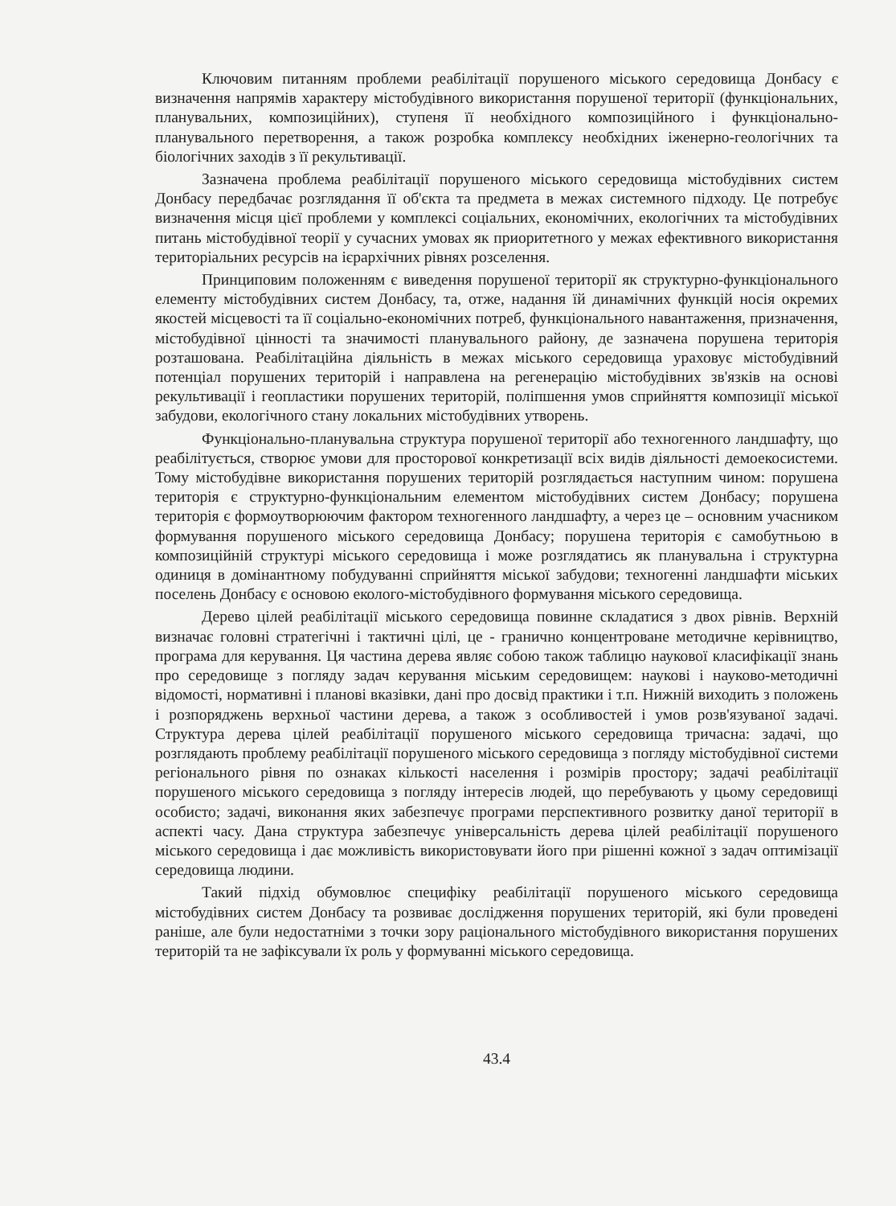Ключовим питанням проблеми реабілітації порушеного міського середовища Донбасу є визначення напрямів характеру містобудівного використання порушеної території (функціональних, планувальних, композиційних), ступеня її необхідного композиційного і функціонально-планувального перетворення, а також розробка комплексу необхідних іженерно-геологічних та біологічних заходів з її рекультивації.
Зазначена проблема реабілітації порушеного міського середовища містобудівних систем Донбасу передбачає розглядання її об'єкта та предмета в межах системного підходу. Це потребує визначення місця цієї проблеми у комплексі соціальних, економічних, екологічних та містобудівних питань містобудівної теорії у сучасних умовах як приоритетного у межах ефективного використання територіальних ресурсів на ієрархічних рівнях розселення.
Принциповим положенням є виведення порушеної території як структурно-функціонального елементу містобудівних систем Донбасу, та, отже, надання їй динамічних функцій носія окремих якостей місцевості та її соціально-економічних потреб, функціонального навантаження, призначення, містобудівної цінності та значимості планувального району, де зазначена порушена територія розташована. Реабілітаційна діяльність в межах міського середовища ураховує містобудівний потенціал порушених територій і направлена на регенерацію містобудівних зв'язків на основі рекультивації і геопластики порушених територій, поліпшення умов сприйняття композиції міської забудови, екологічного стану локальних містобудівних утворень.
Функціонально-планувальна структура порушеної території або техногенного ландшафту, що реабілітується, створює умови для просторової конкретизації всіх видів діяльності демоекосистеми. Тому містобудівне використання порушених територій розглядається наступним чином: порушена територія є структурно-функціональним елементом містобудівних систем Донбасу; порушена територія є формоутворюючим фактором техногенного ландшафту, а через це – основним учасником формування порушеного міського середовища Донбасу; порушена територія є самобутньою в композиційній структурі міського середовища і може розглядатись як планувальна і структурна одиниця в домінантному побудуванні сприйняття міської забудови; техногенні ландшафти міських поселень Донбасу є основою еколого-містобудівного формування міського середовища.
Дерево цілей реабілітації міського середовища повинне складатися з двох рівнів. Верхній визначає головні стратегічні і тактичні цілі, це - гранично концентроване методичне керівництво, програма для керування. Ця частина дерева являє собою також таблицю наукової класифікації знань про середовище з погляду задач керування міським середовищем: наукові і науково-методичні відомості, нормативні і планові вказівки, дані про досвід практики і т.п. Нижній виходить з положень і розпоряджень верхньої частини дерева, а також з особливостей і умов розв'язуваної задачі. Структура дерева цілей реабілітації порушеного міського середовища тричасна: задачі, що розглядають проблему реабілітації порушеного міського середовища з погляду містобудівної системи регіонального рівня по ознаках кількості населення і розмірів простору; задачі реабілітації порушеного міського середовища з погляду інтересів людей, що перебувають у цьому середовищі особисто; задачі, виконання яких забезпечує програми перспективного розвитку даної території в аспекті часу. Дана структура забезпечує універсальність дерева цілей реабілітації порушеного міського середовища і дає можливість використовувати його при рішенні кожної з задач оптимізації середовища людини.
Такий підхід обумовлює специфіку реабілітації порушеного міського середовища містобудівних систем Донбасу та розвиває дослідження порушених територій, які були проведені раніше, але були недостатніми з точки зору раціонального містобудівного використання порушених територій та не зафіксували їх роль у формуванні міського середовища.
43.4